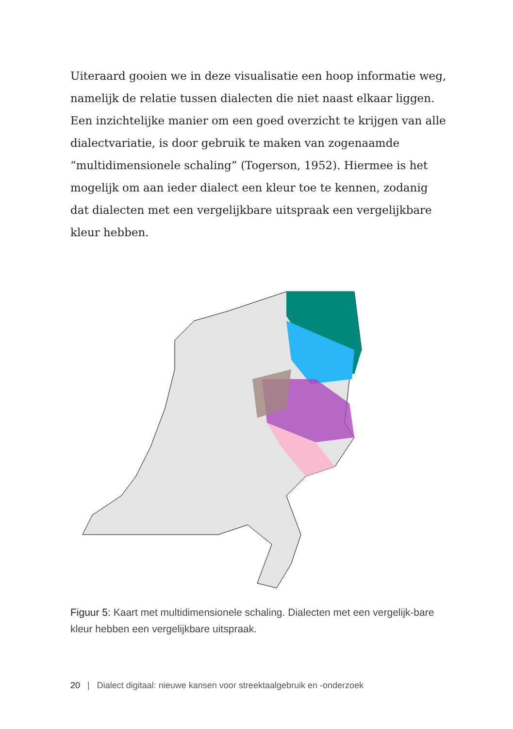Uiteraard gooien we in deze visualisatie een hoop informatie weg, namelijk de relatie tussen dialecten die niet naast elkaar liggen. Een inzichtelijke manier om een goed overzicht te krijgen van alle dialectvariatie, is door gebruik te maken van zogenaamde “multidimensionele schaling” (Togerson, 1952). Hiermee is het mogelijk om aan ieder dialect een kleur toe te kennen, zodanig dat dialecten met een vergelijkbare uitspraak een vergelijkbare kleur hebben.
Figuur 5: Kaart met multidimensionele schaling. Dialecten met een vergelijk-bare kleur hebben een vergelijkbare uitspraak.
20 | Dialect digitaal: nieuwe kansen voor streektaalgebruik en -onderzoek